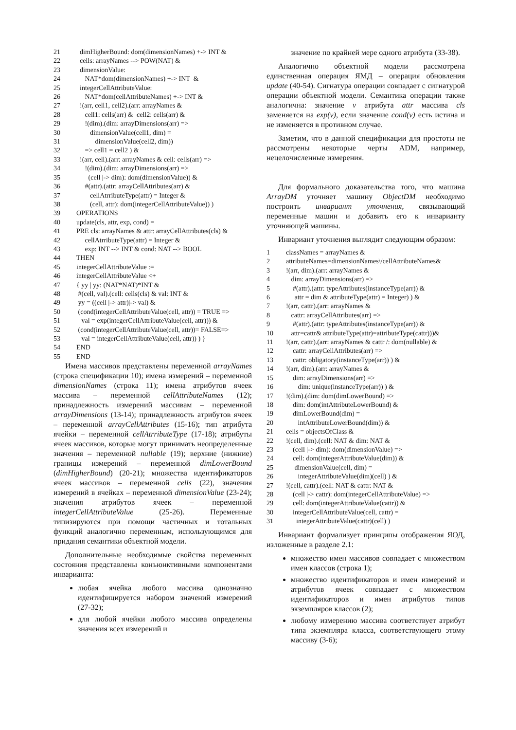21 dimHigherBound: dom(dimensionNames) +-> INT &
22 cells: arrayNames --> POW(NAT) &
23 dimensionValue:
24 NAT*dom(dimensionNames) +-> INT &
25 integerCellAttributeValue:
26 NAT*dom(cellAttributeNames) +-> INT &
27 !(arr, cell1, cell2).(arr: arrayNames &
28 cell1: cells(arr) & cell2: cells(arr) &
29 !(dim).(dim: arrayDimensions(arr) =>
30 dimensionValue(cell1, dim) =
31 dimensionValue(cell2, dim))
32 => cell1 = cell2 ) &
33 !(arr, cell).(arr: arrayNames & cell: cells(arr) =>
34 !(dim).(dim: arrayDimensions(arr) =>
35 (cell |-> dim): dom(dimensionValue)) &
36 #(attr).(attr: arrayCellAttributes(arr) &
37 cellAtrributeType(attr) = Integer &
38 (cell, attr): dom(integerCellAttributeValue)) )
39 OPERATIONS
40 update(cls, attr, exp, cond) =
41 PRE cls: arrayNames & attr: arrayCellAttributes(cls) &
42 cellAtrributeType(attr) = Integer &
43 exp: INT --> INT & cond: NAT --> BOOL
44 THEN
45 integerCellAttributeValue :=
46 integerCellAttributeValue <+
47 { yy | yy: (NAT*NAT)*INT &
48 #(cell, val).(cell: cells(cls) & val: INT &
49 yy = ((cell |-> attr)|-> val) &
50 (cond(integerCellAttributeValue(cell, attr)) = TRUE =>
51 val = exp(integerCellAttributeValue(cell, attr))) &
52 (cond(integerCellAttributeValue(cell, attr))= FALSE=>
53 val = integerCellAttributeValue(cell, attr)) ) }
54 END
55 END
Имена массивов представлены переменной arrayNames (строка спецификации 10); имена измерений – переменной dimensionNames (строка 11); имена атрибутов ячеек массива – переменной cellAttributeNames (12); принадлежность измерений массивам – переменной arrayDimensions (13-14); принадлежность атрибутов ячеек – переменной arrayCellAttributes (15-16); тип атрибута ячейки – переменной cellAtrributeType (17-18); атрибуты ячеек массивов, которые могут принимать неопределенные значения – переменной nullable (19); верхние (нижние) границы измерений – переменной dimLowerBound (dimHigherBound) (20-21); множества идентификаторов ячеек массивов – переменной cells (22), значения измерений в ячейках – переменной dimensionValue (23-24); значения атрибутов ячеек – переменной integerCellAttributeValue (25-26). Переменные типизируются при помощи частичных и тотальных функций аналогично переменным, использующимся для придания семантики объектной модели.
Дополнительные необходимые свойства переменных состояния представлены конъюнктивными компонентами инварианта:
любая ячейка любого массива однозначно идентифицируется набором значений измерений (27-32);
для любой ячейки любого массива определены значения всех измерений и
значение по крайней мере одного атрибута (33-38).
Аналогично объектной модели рассмотрена единственная операция ЯМД – операция обновления update (40-54). Сигнатура операции совпадает с сигнатурой операции объектной модели. Семантика операции также аналогична: значение v атрибута attr массива cls заменяется на exp(v), если значение cond(v) есть истина и не изменяется в противном случае.
Заметим, что в данной спецификации для простоты не рассмотрены некоторые черты ADM, например, нецелочисленные измерения.
Для формального доказательства того, что машина ArrayDM уточняет машину ObjectDM необходимо построить инвариант уточнения, связывающий переменные машин и добавить его к инварианту уточняющей машины.
Инвариант уточнения выглядит следующим образом:
1 classNames = arrayNames &
2 attributeNames=dimensionNames\/cellAttributeNames&
3!(arr, dim).(arr: arrayNames &
4 dim: arrayDimensions(arr) =>
5 #(attr).(attr: typeAttributes(instanceType(arr)) &
6 attr = dim & attributeType(attr) = Integer) ) &
7!(arr, cattr).(arr: arrayNames &
8 cattr: arrayCellAttributes(arr) =>
9 #(attr).(attr: typeAttributes(instanceType(arr)) &
10 attr=cattr& attributeType(attr)=attributeType(cattr)))&
11!(arr, cattr).(arr: arrayNames & cattr /: dom(nullable) &
12 cattr: arrayCellAttributes(arr) =>
13 cattr: obligatory(instanceType(arr)) ) &
14!(arr, dim).(arr: arrayNames &
15 dim: arrayDimensions(arr) =>
16 dim: unique(instanceType(arr)) ) &
17!(dim).(dim: dom(dimLowerBound) =>
18 dim: dom(intAttributeLowerBound) &
19 dimLowerBound(dim) =
20 intAttributeLowerBound(dim)) &
21 cells = objectsOfClass &
22!(cell, dim).(cell: NAT & dim: NAT &
23 (cell |-> dim): dom(dimensionValue) =>
24 cell: dom(integerAttributeValue(dim)) &
25 dimensionValue(cell, dim) =
26 integerAttributeValue(dim)(cell) ) &
27!(cell, cattr).(cell: NAT & cattr: NAT &
28 (cell |-> cattr): dom(integerCellAttributeValue) =>
29 cell: dom(integerAttributeValue(cattr)) &
30 integerCellAttributeValue(cell, cattr) =
31 integerAttributeValue(cattr)(cell) )
Инвариант формализует принципы отображения ЯОД, изложенные в разделе 2.1:
множество имен массивов совпадает с множеством имен классов (строка 1);
множество идентификаторов и имен измерений и атрибутов ячеек совпадает с множеством идентификаторов и имен атрибутов типов экземпляров классов (2);
любому измерению массива соответствует атрибут типа экземпляра класса, соответствующего этому массиву (3-6);